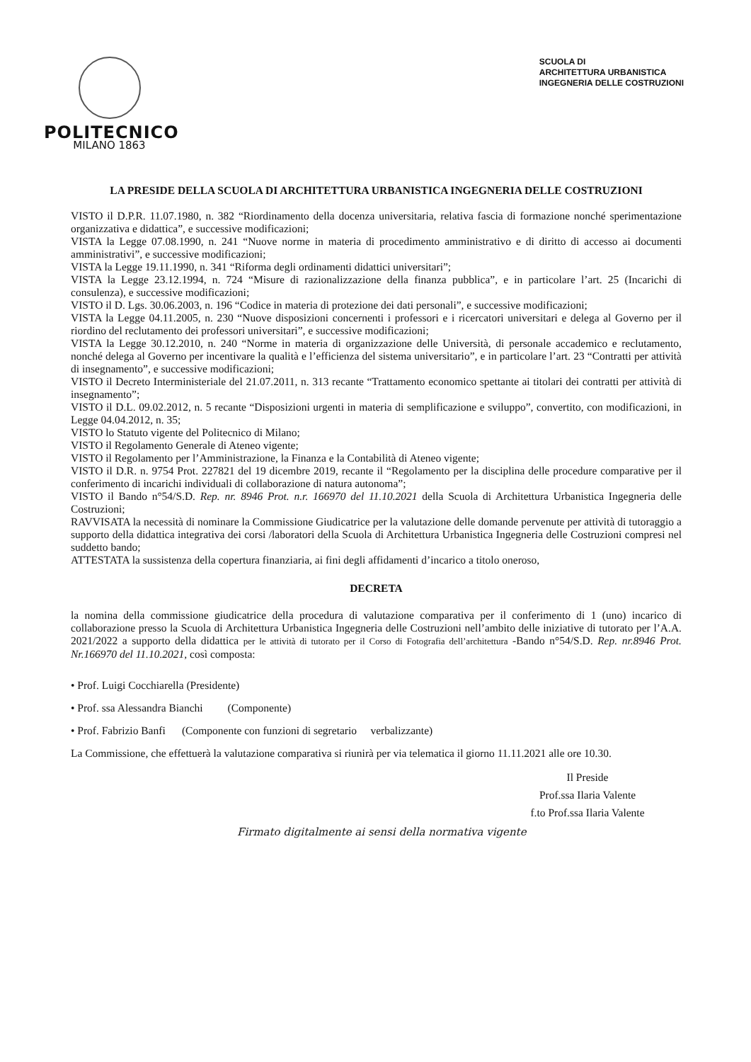POLITECNICO
MILANO 1863
SCUOLA DI
ARCHITETTURA URBANISTICA
INGEGNERIA DELLE COSTRUZIONI
LA PRESIDE DELLA SCUOLA DI ARCHITETTURA URBANISTICA INGEGNERIA DELLE COSTRUZIONI
VISTO il D.P.R. 11.07.1980, n. 382 “Riordinamento della docenza universitaria, relativa fascia di formazione nonché sperimentazione organizzativa e didattica”, e successive modificazioni;
VISTA la Legge 07.08.1990, n. 241 “Nuove norme in materia di procedimento amministrativo e di diritto di accesso ai documenti amministrativi”, e successive modificazioni;
VISTA la Legge 19.11.1990, n. 341 “Riforma degli ordinamenti didattici universitari”;
VISTA la Legge 23.12.1994, n. 724 “Misure di razionalizzazione della finanza pubblica”, e in particolare l’art. 25 (Incarichi di consulenza), e successive modificazioni;
VISTO il D. Lgs. 30.06.2003, n. 196 “Codice in materia di protezione dei dati personali”, e successive modificazioni;
VISTA la Legge 04.11.2005, n. 230 “Nuove disposizioni concernenti i professori e i ricercatori universitari e delega al Governo per il riordino del reclutamento dei professori universitari”, e successive modificazioni;
VISTA la Legge 30.12.2010, n. 240 “Norme in materia di organizzazione delle Università, di personale accademico e reclutamento, nonché delega al Governo per incentivare la qualità e l’efficienza del sistema universitario”, e in particolare l’art. 23 “Contratti per attività di insegnamento”, e successive modificazioni;
VISTO il Decreto Interministeriale del 21.07.2011, n. 313 recante “Trattamento economico spettante ai titolari dei contratti per attività di insegnamento”;
VISTO il D.L. 09.02.2012, n. 5 recante “Disposizioni urgenti in materia di semplificazione e sviluppo”, convertito, con modificazioni, in Legge 04.04.2012, n. 35;
VISTO lo Statuto vigente del Politecnico di Milano;
VISTO il Regolamento Generale di Ateneo vigente;
VISTO il Regolamento per l’Amministrazione, la Finanza e la Contabilità di Ateneo vigente;
VISTO il D.R. n. 9754 Prot. 227821 del 19 dicembre 2019, recante il “Regolamento per la disciplina delle procedure comparative per il conferimento di incarichi individuali di collaborazione di natura autonoma”;
VISTO il Bando n°54/S.D. Rep. nr. 8946 Prot. n.r. 166970 del 11.10.2021 della Scuola di Architettura Urbanistica Ingegneria delle Costruzioni;
RAVVISATA la necessità di nominare la Commissione Giudicatrice per la valutazione delle domande pervenute per attività di tutoraggio a supporto della didattica integrativa dei corsi /laboratori della Scuola di Architettura Urbanistica Ingegneria delle Costruzioni compresi nel suddetto bando;
ATTESTATA la sussistenza della copertura finanziaria, ai fini degli affidamenti d’incarico a titolo oneroso,
DECRETA
la nomina della commissione giudicatrice della procedura di valutazione comparativa per il conferimento di 1 (uno) incarico di collaborazione presso la Scuola di Architettura Urbanistica Ingegneria delle Costruzioni nell’ambito delle iniziative di tutorato per l’A.A. 2021/2022 a supporto della didattica per le attività di tutorato per il Corso di Fotografia dell’architettura -Bando n°54/S.D. Rep. nr.8946 Prot. Nr.166970 del 11.10.2021, così composta:
• Prof. Luigi Cocchiarella (Presidente)
• Prof. ssa Alessandra Bianchi (Componente)
• Prof. Fabrizio Banfi (Componente con funzioni di segretario verbalizzante)
La Commissione, che effettuerà la valutazione comparativa si riunirà per via telematica il giorno 11.11.2021 alle ore 10.30.
Il Preside
Prof.ssa Ilaria Valente
f.to Prof.ssa Ilaria Valente
Firmato digitalmente ai sensi della normativa vigente